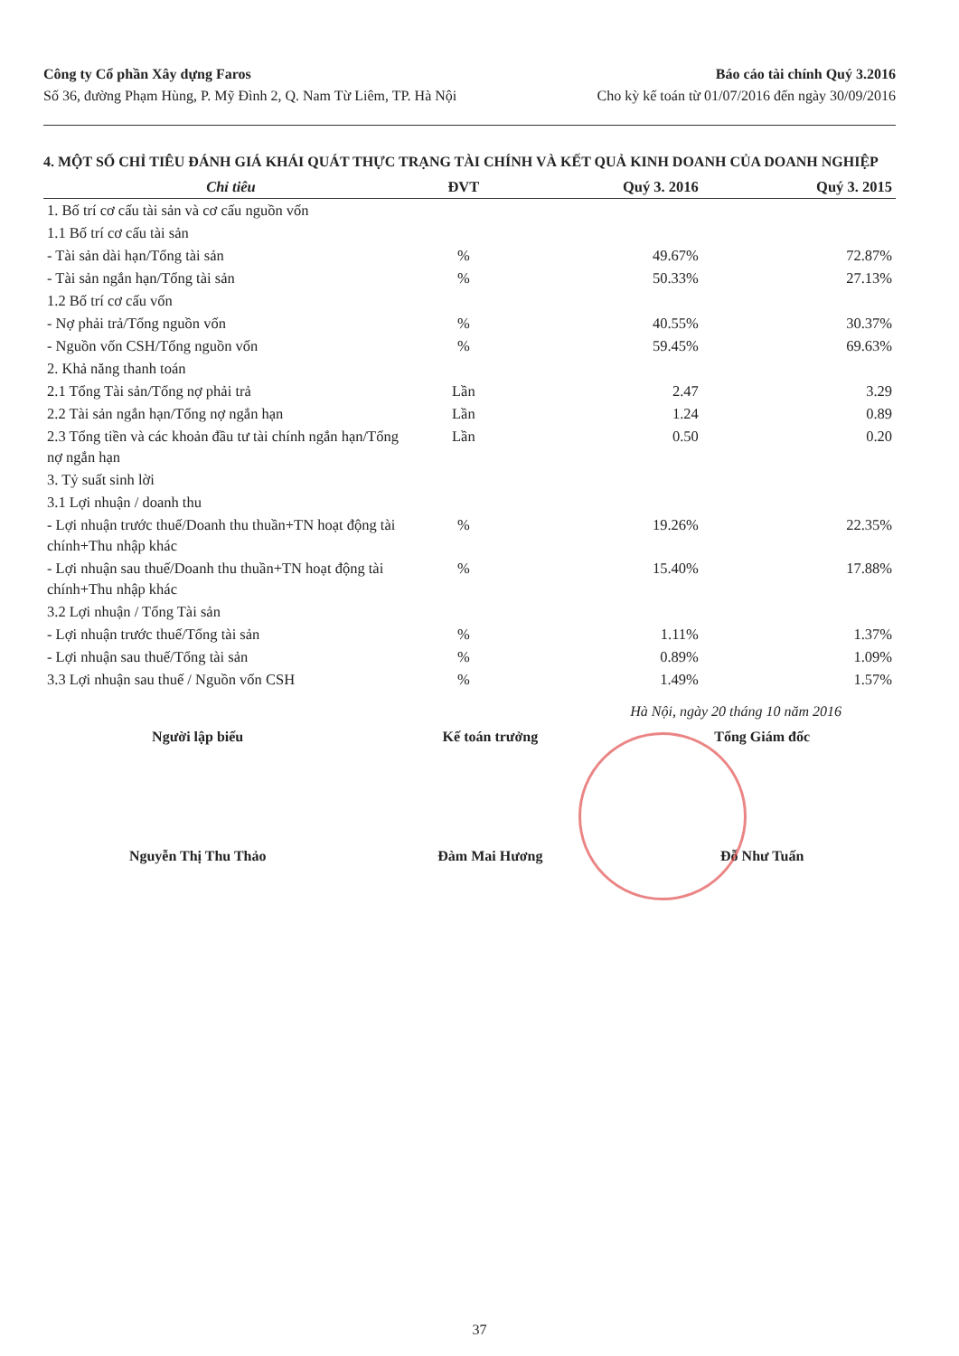Công ty Cổ phần Xây dựng Faros
Số 36, đường Phạm Hùng, P. Mỹ Đình 2, Q. Nam Từ Liêm, TP. Hà Nội
Báo cáo tài chính Quý 3.2016
Cho kỳ kế toán từ 01/07/2016 đến ngày 30/09/2016
4. MỘT SỐ CHỈ TIÊU ĐÁNH GIÁ KHÁI QUÁT THỰC TRẠNG TÀI CHÍNH VÀ KẾT QUẢ KINH DOANH CỦA DOANH NGHIỆP
| Chỉ tiêu | ĐVT | Quý 3. 2016 | Quý 3. 2015 |
| --- | --- | --- | --- |
| 1. Bố trí cơ cấu tài sản và cơ cấu nguồn vốn | | | |
| 1.1 Bố trí cơ cấu tài sản | | | |
| - Tài sản dài hạn/Tổng tài sản | % | 49.67% | 72.87% |
| - Tài sản ngắn hạn/Tổng tài sản | % | 50.33% | 27.13% |
| 1.2 Bố trí cơ cấu vốn | | | |
| - Nợ phải trả/Tổng nguồn vốn | % | 40.55% | 30.37% |
| - Nguồn vốn CSH/Tổng nguồn vốn | % | 59.45% | 69.63% |
| 2. Khả năng thanh toán | | | |
| 2.1 Tổng Tài sản/Tổng nợ phải trả | Lần | 2.47 | 3.29 |
| 2.2 Tài sản ngắn hạn/Tổng nợ ngắn hạn | Lần | 1.24 | 0.89 |
| 2.3 Tổng tiền và các khoản đầu tư tài chính ngắn hạn/Tổng nợ ngắn hạn | Lần | 0.50 | 0.20 |
| 3. Tỷ suất sinh lời | | | |
| 3.1 Lợi nhuận / doanh thu | | | |
| - Lợi nhuận trước thuế/Doanh thu thuần+TN hoạt động tài chính+Thu nhập khác | % | 19.26% | 22.35% |
| - Lợi nhuận sau thuế/Doanh thu thuần+TN hoạt động tài chính+Thu nhập khác | % | 15.40% | 17.88% |
| 3.2 Lợi nhuận / Tổng Tài sản | | | |
| - Lợi nhuận trước thuế/Tổng tài sản | % | 1.11% | 1.37% |
| - Lợi nhuận sau thuế/Tổng tài sản | % | 0.89% | 1.09% |
| 3.3 Lợi nhuận sau thuế / Nguồn vốn CSH | % | 1.49% | 1.57% |
Hà Nội, ngày 20 tháng 10 năm 2016
Người lập biểu
Nguyễn Thị Thu Thảo
Kế toán trưởng
Đàm Mai Hương
Tổng Giám đốc
Đỗ Như Tuấn
37